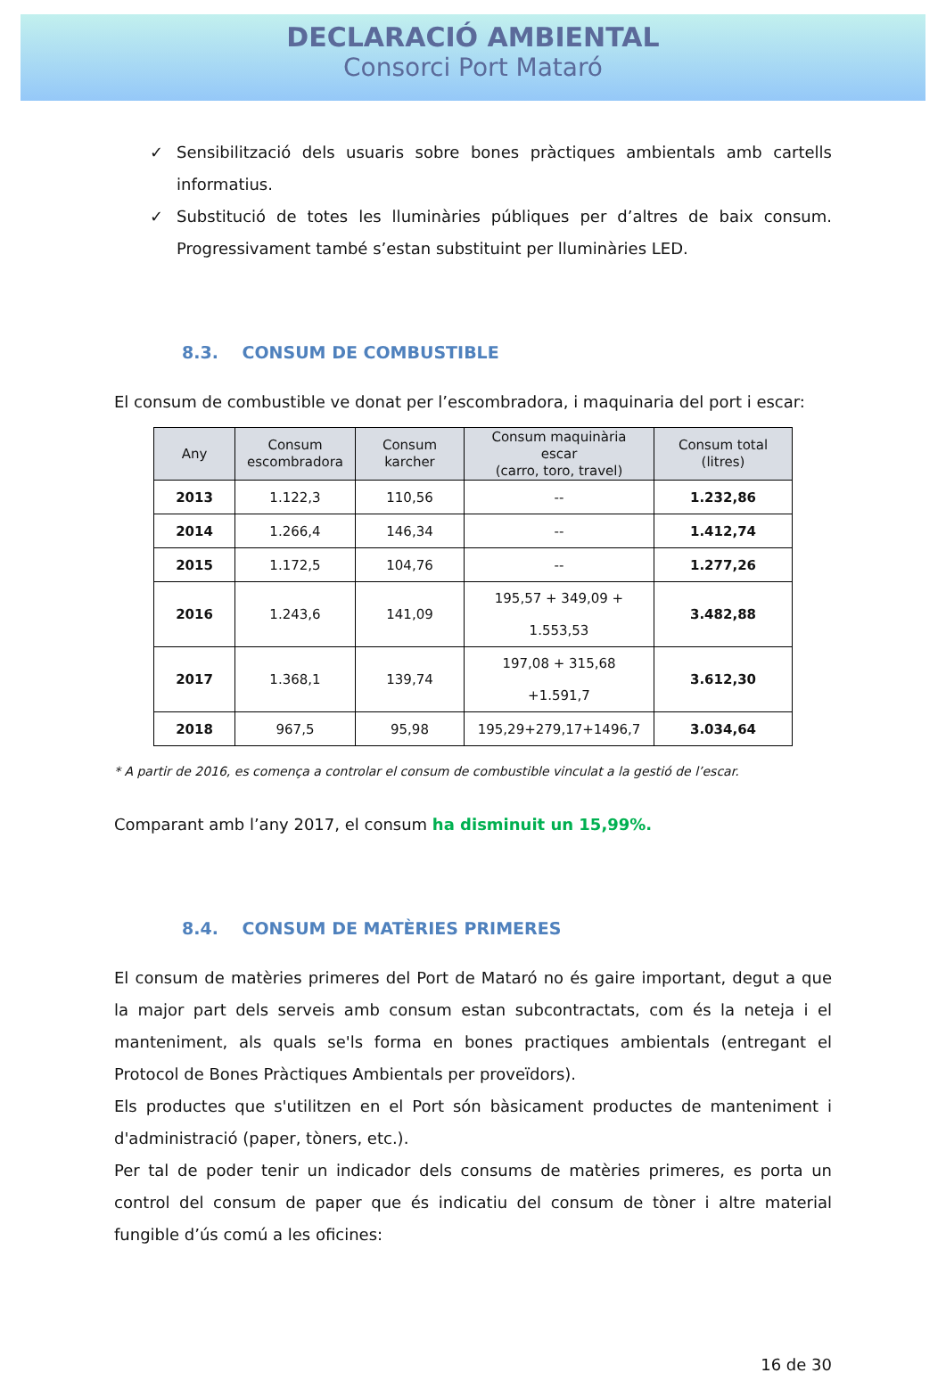DECLARACIÓ AMBIENTAL
Consorci Port Mataró
✓ Sensibilització dels usuaris sobre bones pràctiques ambientals amb cartells informatius.
✓ Substitució de totes les lluminàries públiques per d’altres de baix consum. Progressivament també s’estan substituint per lluminàries LED.
8.3. CONSUM DE COMBUSTIBLE
El consum de combustible ve donat per l’escombradora, i maquinaria del port i escar:
| Any | Consum escombradora | Consum karcher | Consum maquinària escar (carro, toro, travel) | Consum total (litres) |
| --- | --- | --- | --- | --- |
| 2013 | 1.122,3 | 110,56 | -- | 1.232,86 |
| 2014 | 1.266,4 | 146,34 | -- | 1.412,74 |
| 2015 | 1.172,5 | 104,76 | -- | 1.277,26 |
| 2016 | 1.243,6 | 141,09 | 195,57 + 349,09 + 1.553,53 | 3.482,88 |
| 2017 | 1.368,1 | 139,74 | 197,08 + 315,68 +1.591,7 | 3.612,30 |
| 2018 | 967,5 | 95,98 | 195,29+279,17+1496,7 | 3.034,64 |
* A partir de 2016, es comença a controlar el consum de combustible vinculat a la gestió de l’escar.
Comparant amb l’any 2017, el consum ha disminuit un 15,99%.
8.4. CONSUM DE MATÈRIES PRIMERES
El consum de matèries primeres del Port de Mataró no és gaire important, degut a que la major part dels serveis amb consum estan subcontractats, com és la neteja i el manteniment, als quals se'ls forma en bones practiques ambientals (entregant el Protocol de Bones Pràctiques Ambientals per proveïdors).
Els productes que s'utilitzen en el Port són bàsicament productes de manteniment i d'administració (paper, tòners, etc.).
Per tal de poder tenir un indicador dels consums de matèries primeres, es porta un control del consum de paper que és indicatiu del consum de tòner i altre material fungible d’ús comú a les oficines:
16 de 30